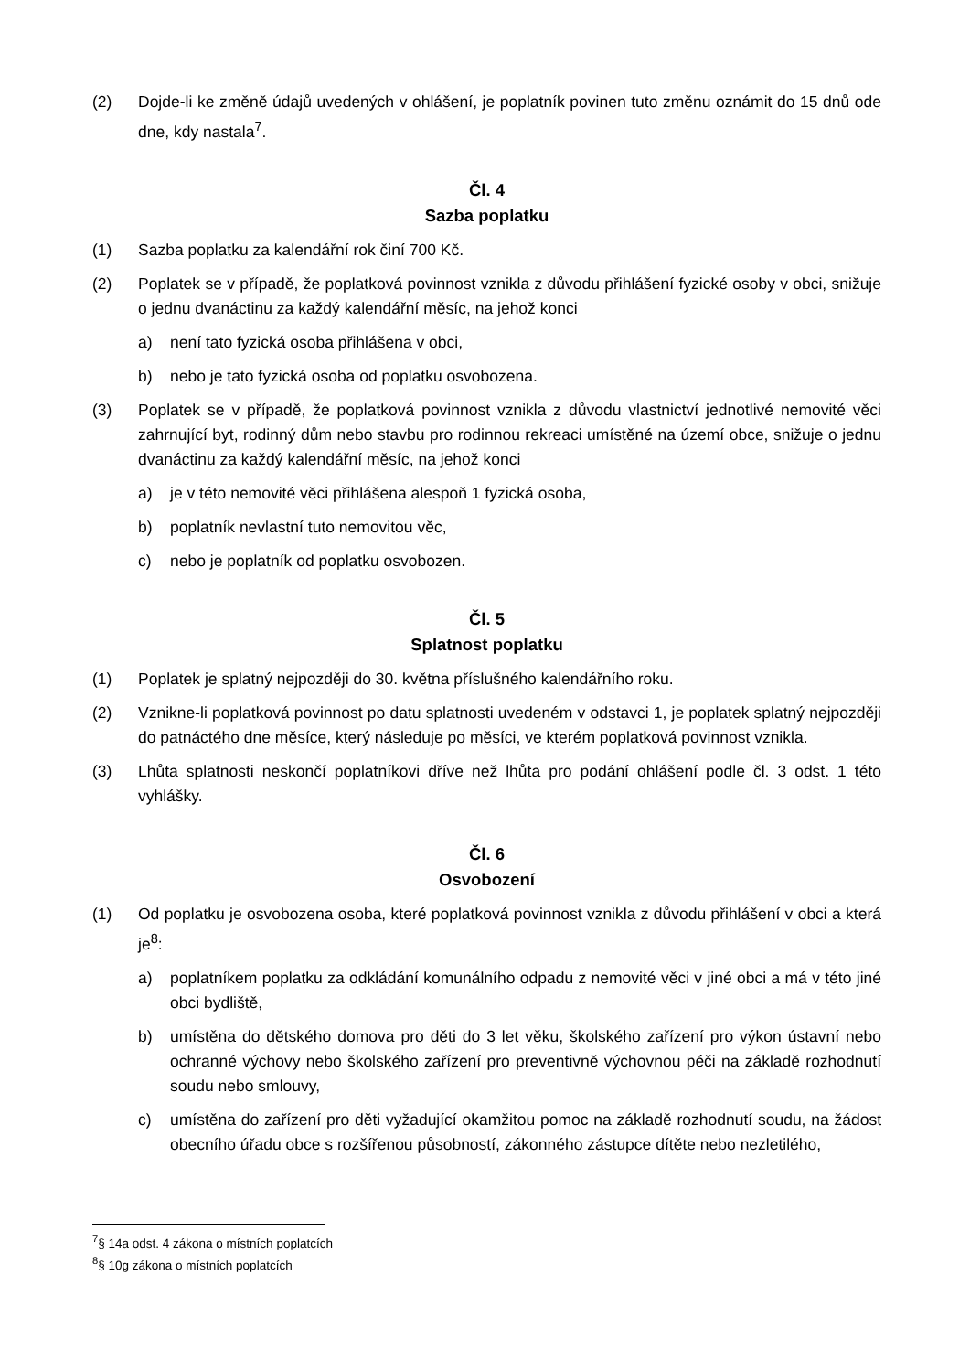(2) Dojde-li ke změně údajů uvedených v ohlášení, je poplatník povinen tuto změnu oznámit do 15 dnů ode dne, kdy nastala<sup>7</sup>.
Čl. 4
Sazba poplatku
(1) Sazba poplatku za kalendářní rok činí 700 Kč.
(2) Poplatek se v případě, že poplatková povinnost vznikla z důvodu přihlášení fyzické osoby v obci, snižuje o jednu dvanáctinu za každý kalendářní měsíc, na jehož konci
a) není tato fyzická osoba přihlášena v obci,
b) nebo je tato fyzická osoba od poplatku osvobozena.
(3) Poplatek se v případě, že poplatková povinnost vznikla z důvodu vlastnictví jednotlivé nemovité věci zahrnující byt, rodinný dům nebo stavbu pro rodinnou rekreaci umístěné na území obce, snižuje o jednu dvanáctinu za každý kalendářní měsíc, na jehož konci
a) je v této nemovité věci přihlášena alespoň 1 fyzická osoba,
b) poplatník nevlastní tuto nemovitou věc,
c) nebo je poplatník od poplatku osvobozen.
Čl. 5
Splatnost poplatku
(1) Poplatek je splatný nejpozději do 30. května příslušného kalendářního roku.
(2) Vznikne-li poplatková povinnost po datu splatnosti uvedeném v odstavci 1, je poplatek splatný nejpozději do patnáctého dne měsíce, který následuje po měsíci, ve kterém poplatková povinnost vznikla.
(3) Lhůta splatnosti neskončí poplatníkovi dříve než lhůta pro podání ohlášení podle čl. 3 odst. 1 této vyhlášky.
Čl. 6
Osvobození
(1) Od poplatku je osvobozena osoba, které poplatková povinnost vznikla z důvodu přihlášení v obci a která je<sup>8</sup>:
a) poplatníkem poplatku za odkládání komunálního odpadu z nemovité věci v jiné obci a má v této jiné obci bydliště,
b) umístěna do dětského domova pro děti do 3 let věku, školského zařízení pro výkon ústavní nebo ochranné výchovy nebo školského zařízení pro preventivně výchovnou péči na základě rozhodnutí soudu nebo smlouvy,
c) umístěna do zařízení pro děti vyžadující okamžitou pomoc na základě rozhodnutí soudu, na žádost obecního úřadu obce s rozšířenou působností, zákonného zástupce dítěte nebo nezletilého,
<sup>7</sup> § 14a odst. 4 zákona o místních poplatcích
<sup>8</sup> § 10g zákona o místních poplatcích